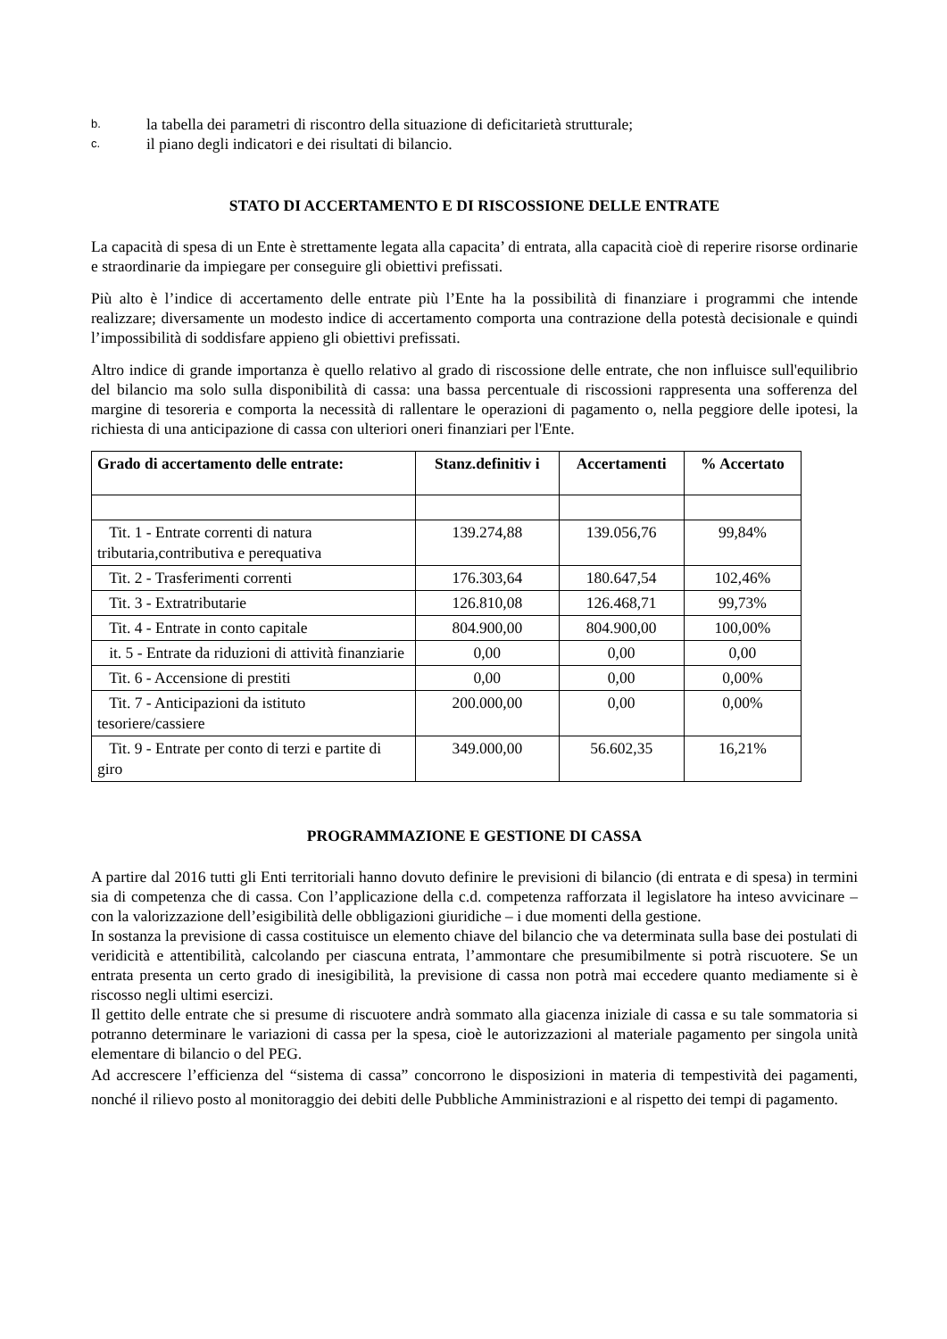b. la tabella dei parametri di riscontro della situazione di deficitarietà strutturale;
c. il piano degli indicatori e dei risultati di bilancio.
STATO DI ACCERTAMENTO E DI RISCOSSIONE DELLE ENTRATE
La capacità di spesa di un Ente è strettamente legata alla capacita’ di entrata, alla capacità cioè di reperire risorse ordinarie e straordinarie da impiegare per conseguire gli obiettivi prefissati.
Più alto è l’indice di accertamento delle entrate più l’Ente ha la possibilità di finanziare i programmi che intende realizzare; diversamente un modesto indice di accertamento comporta una contrazione della potestà decisionale e quindi l’impossibilità di soddisfare appieno gli obiettivi prefissati.
Altro indice di grande importanza è quello relativo al grado di riscossione delle entrate, che non influisce sull'equilibrio del bilancio ma solo sulla disponibilità di cassa: una bassa percentuale di riscossioni rappresenta una sofferenza del margine di tesoreria e comporta la necessità di rallentare le operazioni di pagamento o, nella peggiore delle ipotesi, la richiesta di una anticipazione di cassa con ulteriori oneri finanziari per l'Ente.
| Grado di accertamento delle entrate: | Stanz.definitiv i | Accertamenti | % Accertato |
| --- | --- | --- | --- |
| Tit. 1 - Entrate correnti di natura tributaria,contributiva e perequativa | 139.274,88 | 139.056,76 | 99,84% |
| Tit. 2 - Trasferimenti correnti | 176.303,64 | 180.647,54 | 102,46% |
| Tit. 3 - Extratributarie | 126.810,08 | 126.468,71 | 99,73% |
| Tit. 4 - Entrate in conto capitale | 804.900,00 | 804.900,00 | 100,00% |
| it. 5 - Entrate da riduzioni di attività finanziarie | 0,00 | 0,00 | 0,00 |
| Tit. 6 - Accensione di prestiti | 0,00 | 0,00 | 0,00% |
| Tit. 7 - Anticipazioni da istituto tesoriere/cassiere | 200.000,00 | 0,00 | 0,00% |
| Tit. 9 - Entrate per conto di terzi e partite di giro | 349.000,00 | 56.602,35 | 16,21% |
PROGRAMMAZIONE E GESTIONE DI CASSA
A partire dal 2016 tutti gli Enti territoriali hanno dovuto definire le previsioni di bilancio (di entrata e di spesa) in termini sia di competenza che di cassa. Con l’applicazione della c.d. competenza rafforzata il legislatore ha inteso avvicinare – con la valorizzazione dell’esigibilità delle obbligazioni giuridiche – i due momenti della gestione.
In sostanza la previsione di cassa costituisce un elemento chiave del bilancio che va determinata sulla base dei postulati di veridicità e attentibilità, calcolando per ciascuna entrata, l’ammontare che presumibilmente si potrà riscuotere. Se un entrata presenta un certo grado di inesigibilità, la previsione di cassa non potrà mai eccedere quanto mediamente si è riscosso negli ultimi esercizi.
Il gettito delle entrate che si presume di riscuotere andrà sommato alla giacenza iniziale di cassa e su tale sommatoria si potranno determinare le variazioni di cassa per la spesa, cioè le autorizzazioni al materiale pagamento per singola unità elementare di bilancio o del PEG.
Ad accrescere l’efficienza del “sistema di cassa” concorrono le disposizioni in materia di tempestività dei pagamenti, nonché il rilievo posto al monitoraggio dei debiti delle Pubbliche Amministrazioni e al rispetto dei tempi di pagamento.